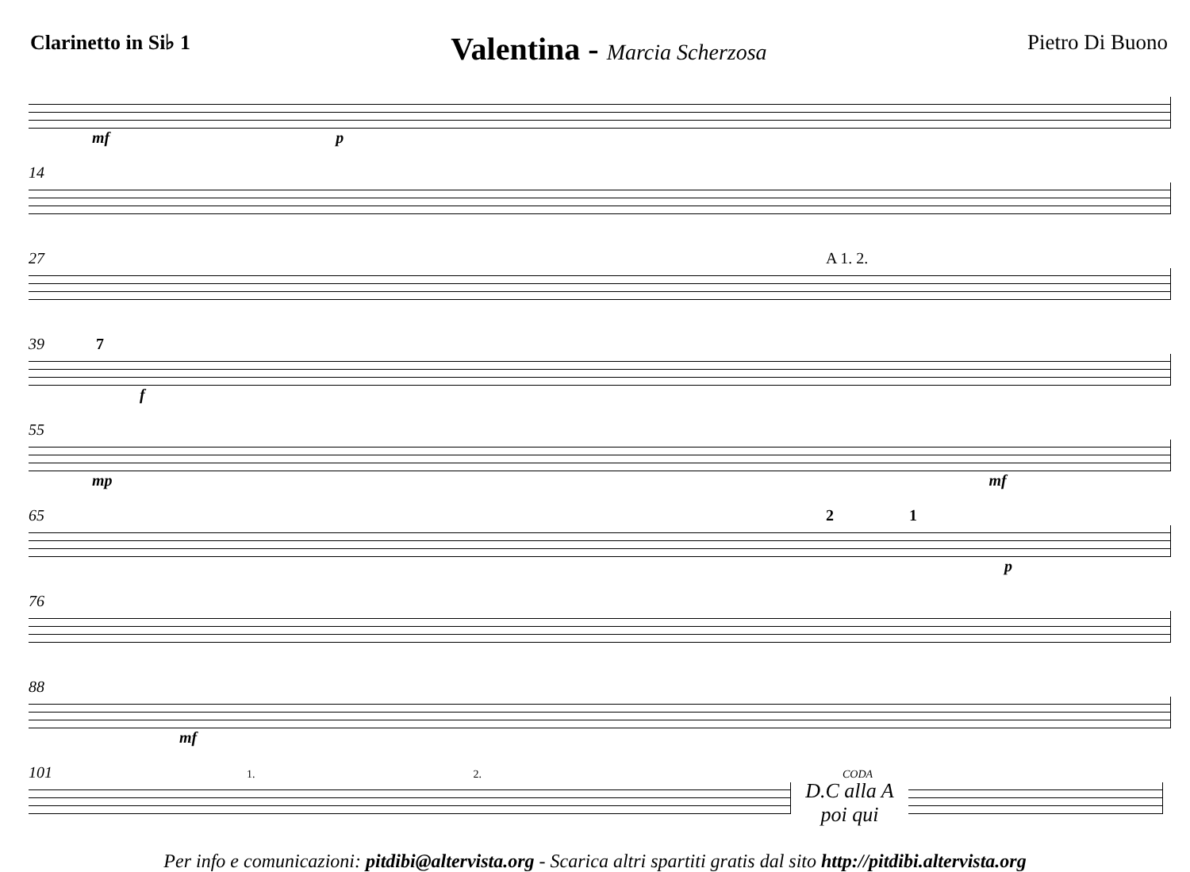Clarinetto in Si♭ 1
Valentina - Marcia Scherzosa Pietro Di Buono
mf p
14
27 A 1. 2.
39 7
f
55
mp mf
65 2 1
p
76
88
mf
101 1. 2. CODA
D.C alla A poi qui
Per info e comunicazioni: pitdibi@altervista.org - Scarica altri spartiti gratis dal sito http://pitdibi.altervista.org